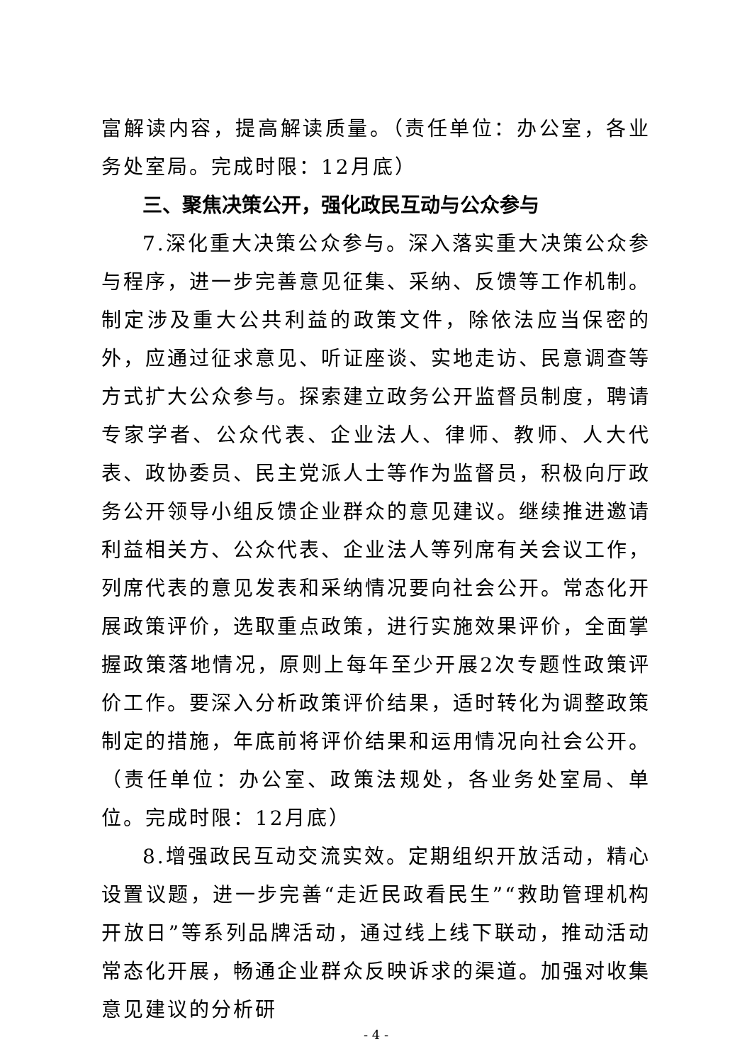富解读内容，提高解读质量。（责任单位：办公室，各业务处室局。完成时限：12月底）
三、聚焦决策公开，强化政民互动与公众参与
7.深化重大决策公众参与。深入落实重大决策公众参与程序，进一步完善意见征集、采纳、反馈等工作机制。制定涉及重大公共利益的政策文件，除依法应当保密的外，应通过征求意见、听证座谈、实地走访、民意调查等方式扩大公众参与。探索建立政务公开监督员制度，聘请专家学者、公众代表、企业法人、律师、教师、人大代表、政协委员、民主党派人士等作为监督员，积极向厅政务公开领导小组反馈企业群众的意见建议。继续推进邀请利益相关方、公众代表、企业法人等列席有关会议工作，列席代表的意见发表和采纳情况要向社会公开。常态化开展政策评价，选取重点政策，进行实施效果评价，全面掌握政策落地情况，原则上每年至少开展2次专题性政策评价工作。要深入分析政策评价结果，适时转化为调整政策制定的措施，年底前将评价结果和运用情况向社会公开。（责任单位：办公室、政策法规处，各业务处室局、单位。完成时限：12月底）
8.增强政民互动交流实效。定期组织开放活动，精心设置议题，进一步完善“走近民政看民生”“救助管理机构开放日”等系列品牌活动，通过线上线下联动，推动活动常态化开展，畅通企业群众反映诉求的渠道。加强对收集意见建议的分析研
- 4 -